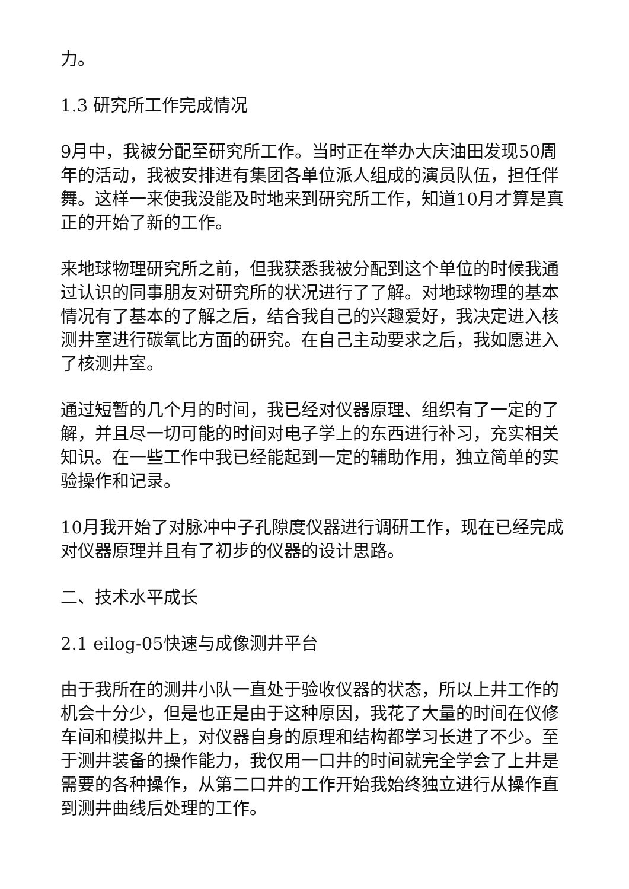力。
1.3 研究所工作完成情况
9月中，我被分配至研究所工作。当时正在举办大庆油田发现50周年的活动，我被安排进有集团各单位派人组成的演员队伍，担任伴舞。这样一来使我没能及时地来到研究所工作，知道10月才算是真正的开始了新的工作。
来地球物理研究所之前，但我获悉我被分配到这个单位的时候我通过认识的同事朋友对研究所的状况进行了了解。对地球物理的基本情况有了基本的了解之后，结合我自己的兴趣爱好，我决定进入核测井室进行碳氧比方面的研究。在自己主动要求之后，我如愿进入了核测井室。
通过短暂的几个月的时间，我已经对仪器原理、组织有了一定的了解，并且尽一切可能的时间对电子学上的东西进行补习，充实相关知识。在一些工作中我已经能起到一定的辅助作用，独立简单的实验操作和记录。
10月我开始了对脉冲中子孔隙度仪器进行调研工作，现在已经完成对仪器原理并且有了初步的仪器的设计思路。
二、技术水平成长
2.1 eilog-05快速与成像测井平台
由于我所在的测井小队一直处于验收仪器的状态，所以上井工作的机会十分少，但是也正是由于这种原因，我花了大量的时间在仪修车间和模拟井上，对仪器自身的原理和结构都学习长进了不少。至于测井装备的操作能力，我仅用一口井的时间就完全学会了上井是需要的各种操作，从第二口井的工作开始我始终独立进行从操作直到测井曲线后处理的工作。